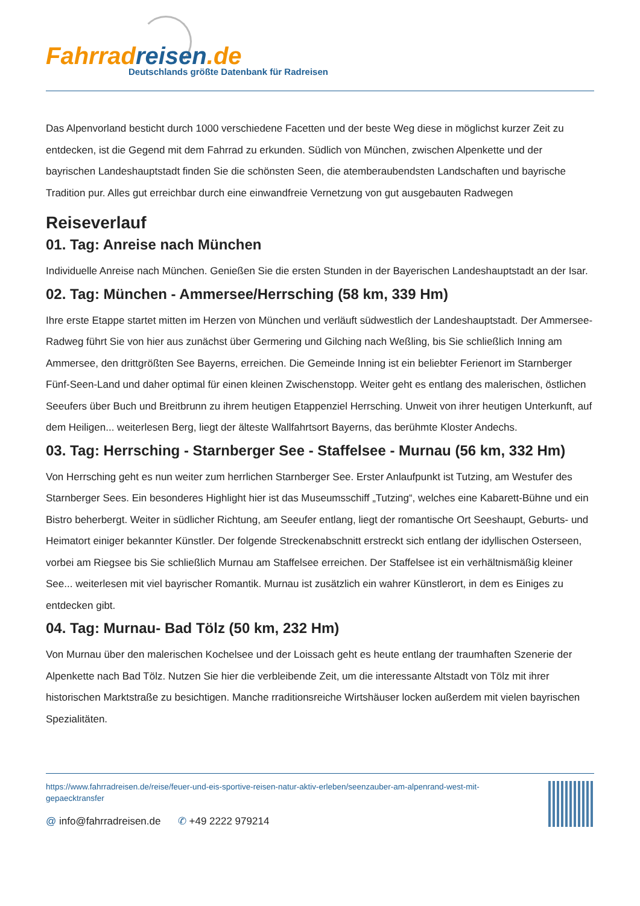Fahrrad reisen.de
Deutschlands größte Datenbank für Radreisen
Das Alpenvorland besticht durch 1000 verschiedene Facetten und der beste Weg diese in möglichst kurzer Zeit zu entdecken, ist die Gegend mit dem Fahrrad zu erkunden. Südlich von München, zwischen Alpenkette und der bayrischen Landeshauptstadt finden Sie die schönsten Seen, die atemberaubendsten Landschaften und bayrische Tradition pur. Alles gut erreichbar durch eine einwandfreie Vernetzung von gut ausgebauten Radwegen
Reiseverlauf
01. Tag: Anreise nach München
Individuelle Anreise nach München. Genießen Sie die ersten Stunden in der Bayerischen Landeshauptstadt an der Isar.
02. Tag: München - Ammersee/Herrsching (58 km, 339 Hm)
Ihre erste Etappe startet mitten im Herzen von München und verläuft südwestlich der Landeshauptstadt. Der Ammersee-Radweg führt Sie von hier aus zunächst über Germering und Gilching nach Weßling, bis Sie schließlich Inning am Ammersee, den drittgrößten See Bayerns, erreichen. Die Gemeinde Inning ist ein beliebter Ferienort im Starnberger Fünf-Seen-Land und daher optimal für einen kleinen Zwischenstopp. Weiter geht es entlang des malerischen, östlichen Seeufers über Buch und Breitbrunn zu ihrem heutigen Etappenziel Herrsching. Unweit von ihrer heutigen Unterkunft, auf dem Heiligen... weiterlesen Berg, liegt der älteste Wallfahrtsort Bayerns, das berühmte Kloster Andechs.
03. Tag: Herrsching - Starnberger See - Staffelsee - Murnau (56 km, 332 Hm)
Von Herrsching geht es nun weiter zum herrlichen Starnberger See. Erster Anlaufpunkt ist Tutzing, am Westufer des Starnberger Sees. Ein besonderes Highlight hier ist das Museumsschiff „Tutzing“, welches eine Kabarett-Bühne und ein Bistro beherbergt. Weiter in südlicher Richtung, am Seeufer entlang, liegt der romantische Ort Seeshaupt, Geburts- und Heimatort einiger bekannter Künstler. Der folgende Streckenabschnitt erstreckt sich entlang der idyllischen Osterseen, vorbei am Riegsee bis Sie schließlich Murnau am Staffelsee erreichen. Der Staffelsee ist ein verhältnismäßig kleiner See... weiterlesen mit viel bayrischer Romantik. Murnau ist zusätzlich ein wahrer Künstlerort, in dem es Einiges zu entdecken gibt.
04. Tag: Murnau- Bad Tölz (50 km, 232 Hm)
Von Murnau über den malerischen Kochelsee und der Loissach geht es heute entlang der traumhaften Szenerie der Alpenkette nach Bad Tölz. Nutzen Sie hier die verbleibende Zeit, um die interessante Altstadt von Tölz mit ihrer historischen Marktstraße zu besichtigen. Manche rraditionsreiche Wirtshäuser locken außerdem mit vielen bayrischen Spezialitäten.
https://www.fahrradreisen.de/reise/feuer-und-eis-sportive-reisen-natur-aktiv-erleben/seenzauber-am-alpenrand-west-mit-gepaecktransfer
@ info@fahrradreisen.de ✆ +49 2222 979214